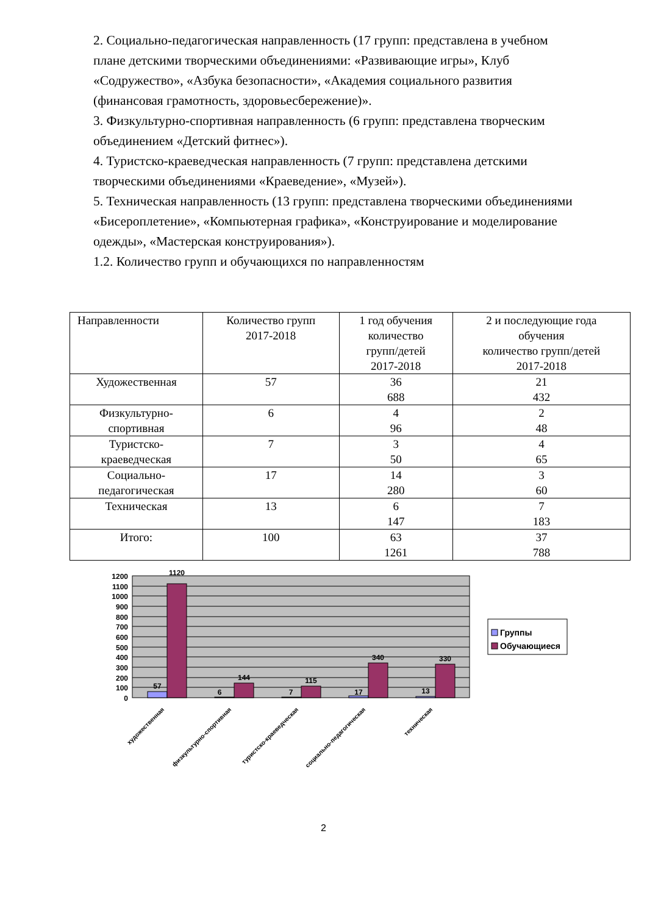2. Социально-педагогическая направленность (17 групп: представлена в учебном плане детскими творческими объединениями: «Развивающие игры», Клуб «Содружество», «Азбука безопасности», «Академия социального развития (финансовая грамотность, здоровьесбережение)».
3. Физкультурно-спортивная направленность (6 групп: представлена творческим объединением «Детский фитнес»).
4. Туристско-краеведческая направленность (7 групп: представлена детскими творческими объединениями «Краеведение», «Музей»).
5. Техническая направленность (13 групп: представлена творческими объединениями «Бисероплетение», «Компьютерная графика», «Конструирование и моделирование одежды», «Мастерская конструирования»).
1.2. Количество групп и обучающихся по направленностям
| Направленности | Количество групп 2017-2018 | 1 год обучения количество групп/детей 2017-2018 | 2 и последующие года обучения количество групп/детей 2017-2018 |
| --- | --- | --- | --- |
| Художественная | 57 | 36 688 | 21 432 |
| Физкультурно- спортивная | 6 | 4 96 | 2 48 |
| Туристско- краеведческая | 7 | 3 50 | 4 65 |
| Социально- педагогическая | 17 | 14 280 | 3 60 |
| Техническая | 13 | 6 147 | 7 183 |
| Итого: | 100 | 63 1261 | 37 788 |
1200
1100
1000
900
800
700
600
500
400
300
200
100
0
57
1120
6
144
7
115
17
340
13
330
художественная
физкультурно-спортивная
туристско-краеведческая
социально-педагогическая
техническая
Группы
Обучающиеся
2